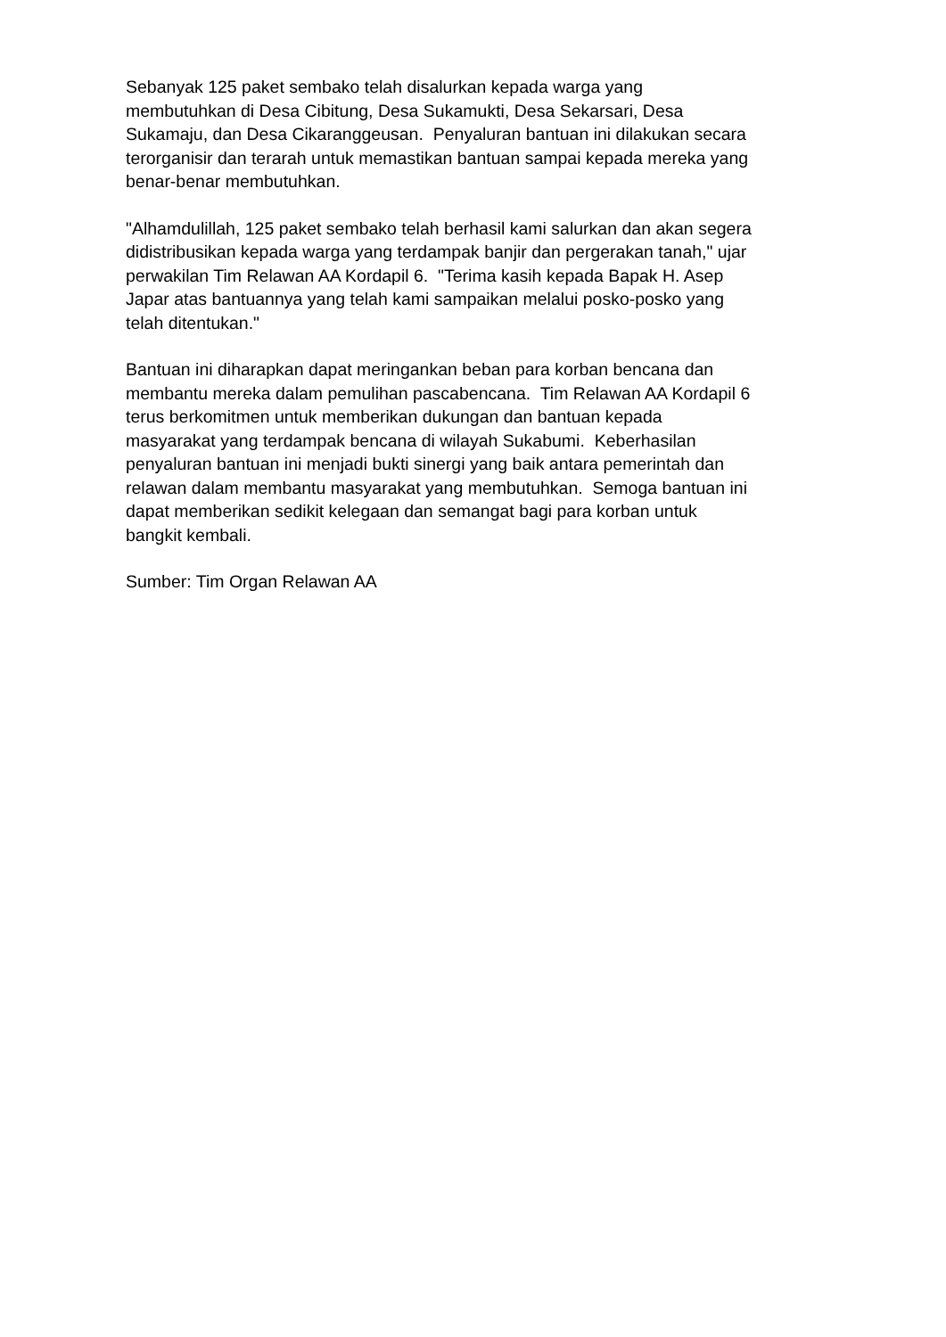Sebanyak 125 paket sembako telah disalurkan kepada warga yang
membutuhkan di Desa Cibitung, Desa Sukamukti, Desa Sekarsari, Desa
Sukamaju, dan Desa Cikaranggeusan. Penyaluran bantuan ini dilakukan secara
terorganisir dan terarah untuk memastikan bantuan sampai kepada mereka yang
benar-benar membutuhkan.
"Alhamdulillah, 125 paket sembako telah berhasil kami salurkan dan akan segera
didistribusikan kepada warga yang terdampak banjir dan pergerakan tanah," ujar
perwakilan Tim Relawan AA Kordapil 6. "Terima kasih kepada Bapak H. Asep
Japar atas bantuannya yang telah kami sampaikan melalui posko-posko yang
telah ditentukan."
Bantuan ini diharapkan dapat meringankan beban para korban bencana dan
membantu mereka dalam pemulihan pascabencana. Tim Relawan AA Kordapil 6
terus berkomitmen untuk memberikan dukungan dan bantuan kepada
masyarakat yang terdampak bencana di wilayah Sukabumi. Keberhasilan
penyaluran bantuan ini menjadi bukti sinergi yang baik antara pemerintah dan
relawan dalam membantu masyarakat yang membutuhkan. Semoga bantuan ini
dapat memberikan sedikit kelegaan dan semangat bagi para korban untuk
bangkit kembali.
Sumber: Tim Organ Relawan AA